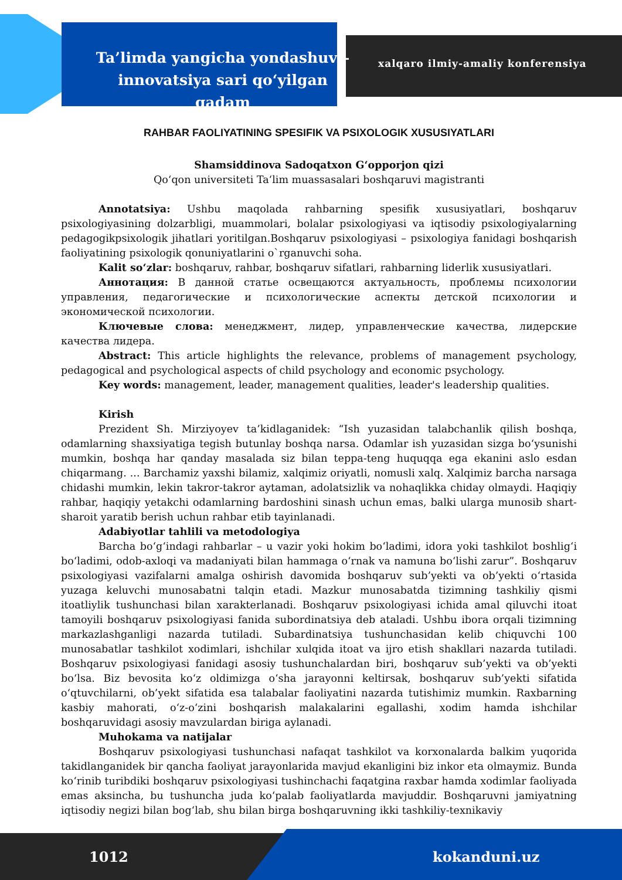Ta’limda yangicha yondashuv –
innovatsiya sari qo‘yilgan qadam
xalqaro ilmiy-amaliy konferensiya
RAHBAR FAOLIYATINING SPESIFIK VA PSIXOLOGIK XUSUSIYATLARI
Shamsiddinova Sadoqatxon G‘opporjon qizi
Qo‘qon universiteti Ta‘lim muassasalari boshqaruvi magistranti
Annotatsiya: Ushbu maqolada rahbarning spesifik xususiyatlari, boshqaruv psixologiyasining dolzarbligi, muammolari, bolalar psixologiyasi va iqtisodiy psixologiyalarning pedagogikpsixologik jihatlari yoritilgan.Boshqaruv psixologiyasi – psixologiya fanidagi boshqarish faoliyatining psixologik qonuniyatlarini o`rganuvchi soha.
Kalit so‘zlar: boshqaruv, rahbar, boshqaruv sifatlari, rahbarning liderlik xususiyatlari.
Аннотация: В данной статье освещаются актуальность, проблемы психологии управления, педагогические и психологические аспекты детской психологии и экономической психологии.
Ключевые слова: менеджмент, лидер, управленческие качества, лидерские качества лидера.
Abstract: This article highlights the relevance, problems of management psychology, pedagogical and psychological aspects of child psychology and economic psychology.
Key words: management, leader, management qualities, leader's leadership qualities.
Kirish
Prezident Sh. Mirziyoyev ta’kidlaganidek: “Ish yuzasidan talabchanlik qilish boshqa, odamlarning shaxsiyatiga tegish butunlay boshqa narsa. Odamlar ish yuzasidan sizga bo‘ysunishi mumkin, boshqa har qanday masalada siz bilan teppa-teng huquqqa ega ekanini aslo esdan chiqarmang. ... Barchamiz yaxshi bilamiz, xalqimiz oriyatli, nomusli xalq. Xalqimiz barcha narsaga chidashi mumkin, lekin takror-takror aytaman, adolatsizlik va nohaqlikka chiday olmaydi. Haqiqiy rahbar, haqiqiy yetakchi odamlarning bardoshini sinash uchun emas, balki ularga munosib shart-sharoit yaratib berish uchun rahbar etib tayinlanadi.
Adabiyotlar tahlili va metodologiya
Barcha bo‘g‘indagi rahbarlar – u vazir yoki hokim bo‘ladimi, idora yoki tashkilot boshlig‘i bo‘ladimi, odob-axloqi va madaniyati bilan hammaga o‘rnak va namuna bo‘lishi zarur”. Boshqaruv psixologiyasi vazifalarni amalga oshirish davomida boshqaruv sub’yekti va ob’yekti o‘rtasida yuzaga keluvchi munosabatni talqin etadi. Mazkur munosabatda tizimning tashkiliy qismi itoatliylik tushunchasi bilan xarakterlanadi. Boshqaruv psixologiyasi ichida amal qiluvchi itoat tamoyili boshqaruv psixologiyasi fanida subordinatsiya deb ataladi. Ushbu ibora orqali tizimning markazlashganligi nazarda tutiladi. Subardinatsiya tushunchasidan kelib chiquvchi 100 munosabatlar tashkilot xodimlari, ishchilar xulqida itoat va ijro etish shakllari nazarda tutiladi. Boshqaruv psixologiyasi fanidagi asosiy tushunchalardan biri, boshqaruv sub’yekti va ob’yekti bo‘lsa. Biz bevosita ko‘z oldimizga o‘sha jarayonni keltirsak, boshqaruv sub’yekti sifatida o‘qtuvchilarni, ob’yekt sifatida esa talabalar faoliyatini nazarda tutishimiz mumkin. Raxbarning kasbiy mahorati, o‘z-o‘zini boshqarish malakalarini egallashi, xodim hamda ishchilar boshqaruvidagi asosiy mavzulardan biriga aylanadi.
Muhokama va natijalar
Boshqaruv psixologiyasi tushunchasi nafaqat tashkilot va korxonalarda balkim yuqorida takidlanganidek bir qancha faoliyat jarayonlarida mavjud ekanligini biz inkor eta olmaymiz. Bunda ko‘rinib turibdiki boshqaruv psixologiyasi tushinchachi faqatgina raxbar hamda xodimlar faoliyada emas aksincha, bu tushuncha juda ko‘palab faoliyatlarda mavjuddir. Boshqaruvni jamiyatning iqtisodiy negizi bilan bog‘lab, shu bilan birga boshqaruvning ikki tashkiliy-texnikaviy
1012 kokanduni.uz